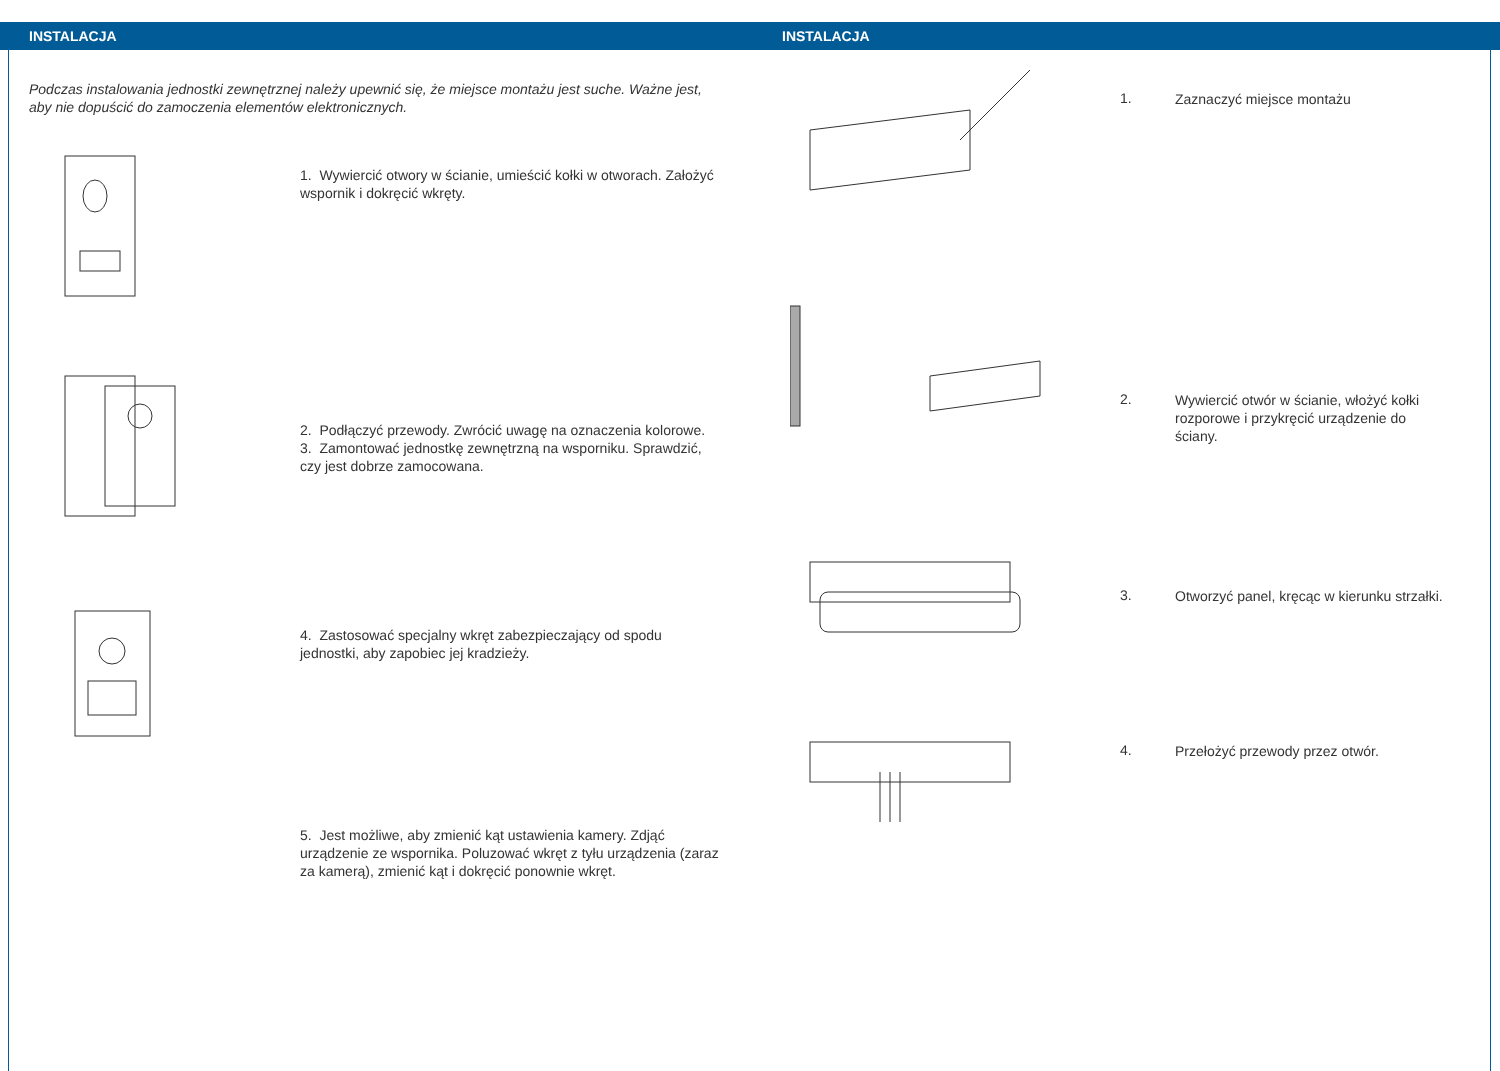INSTALACJA
Podczas instalowania jednostki zewnętrznej należy upewnić się, że miejsce montażu jest suche. Ważne jest, aby nie dopuścić do zamoczenia elementów elektronicznych.
1. Wywiercić otwory w ścianie, umieścić kołki w otworach. Założyć wspornik i dokręcić wkręty.
2. Podłączyć przewody. Zwrócić uwagę na oznaczenia kolorowe.
3. Zamontować jednostkę zewnętrzną na wsporniku. Sprawdzić, czy jest dobrze zamocowana.
4. Zastosować specjalny wkręt zabezpieczający od spodu jednostki, aby zapobiec jej kradzieży.
5. Jest możliwe, aby zmienić kąt ustawienia kamery. Zdjąć urządzenie ze wspornika. Poluzować wkręt z tyłu urządzenia (zaraz za kamerą), zmienić kąt i dokręcić ponownie wkręt.
INSTALACJA
1.
Zaznaczyć miejsce montażu
2.
Wywiercić otwór w ścianie, włożyć kołki rozporowe i przykręcić urządzenie do ściany.
3.
Otworzyć panel, kręcąc w kierunku strzałki.
4.
Przełożyć przewody przez otwór.